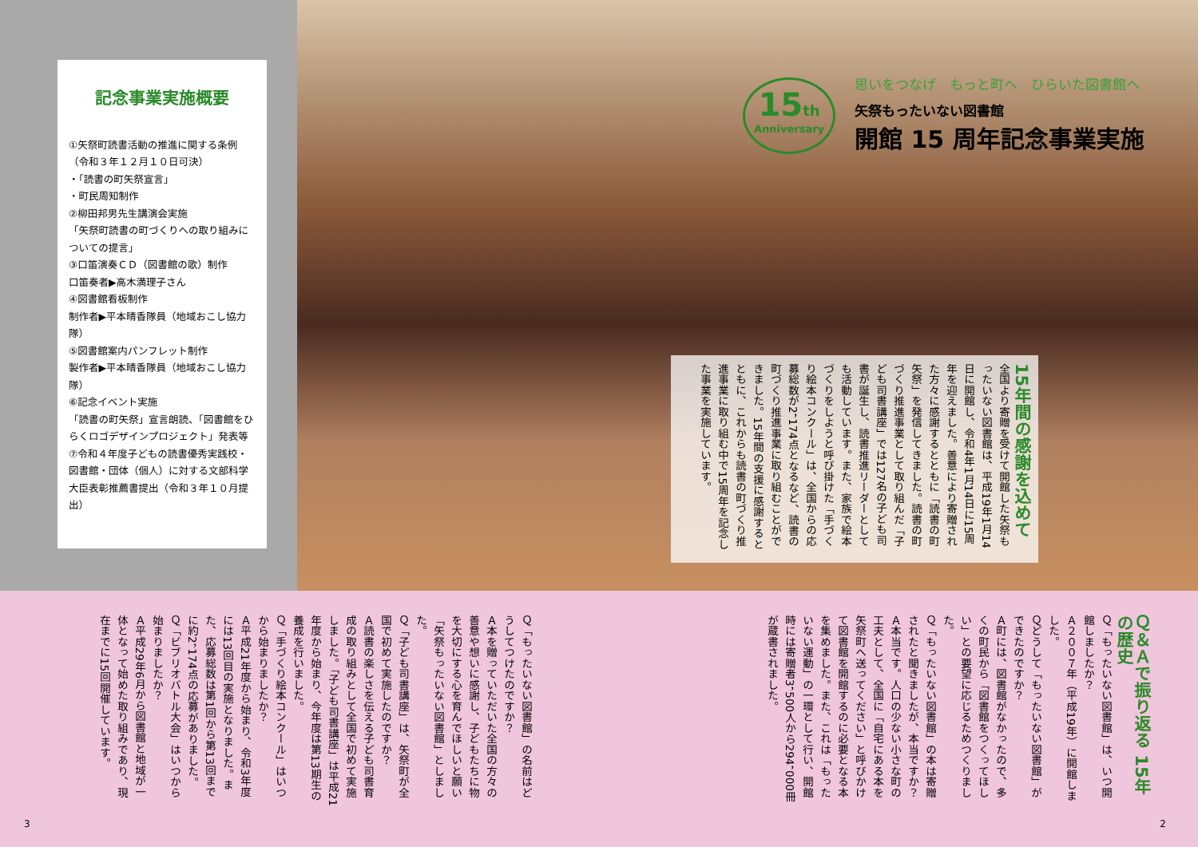記念事業実施概要
①矢祭町読書活動の推進に関する条例
（令和３年１２月１０日可決）
・「読書の町矢祭宣言」
・町民周知制作
②柳田邦男先生講演会実施
「矢祭町読書の町づくりへの取り組みについての提言」
③口笛演奏ＣＤ（図書館の歌）制作
口笛奏者▶高木満理子さん
④図書館看板制作
制作者▶平本晴香隊員（地域おこし協力隊）
⑤図書館案内パンフレット制作
製作者▶平本晴香隊員（地域おこし協力隊）
⑥記念イベント実施
「読書の町矢祭」宣言朗読、「図書館をひらくロゴデザインプロジェクト」発表等
⑦令和４年度子どもの読書優秀実践校・図書館・団体（個人）に対する文部科学大臣表彰推薦書提出（令和３年１０月提出）
15th
Anniversary
思いをつなげ　もっと町へ　ひらいた図書館へ
矢祭もったいない図書館
開館 15 周年記念事業実施
15年間の感謝を込めて
全国より寄贈を受けて開館した矢祭もったいない図書館は、平成19年1月14日に開館し、令和4年1月14日に15周年を迎えました。善意により寄贈された方々に感謝するとともに「読書の町矢祭」を発信してきました。読書の町づくり推進事業として取り組んだ「子ども司書講座」では127名の子ども司書が誕生し、読書推進リーダーとしても活動しています。また、家族で絵本づくりをしようと呼び掛けた「手づくり絵本コンクール」は、全国からの応募総数が2，174点となるなど、読書の町づくり推進事業に取り組むことができました。15年間の支援に感謝するとともに、これからも読書の町づくり推進事業に取り組む中で15周年を記念した事業を実施しています。
Ｑ＆Ａで振り返る 15年の歴史
Ｑ「もったいない図書館」は、いつ開館しましたか？
Ａ２００７年（平成19年）に開館しました。
Ｑどうして「もったいない図書館」ができたのですか？
Ａ町には、図書館がなかったので、多くの町民から「図書館をつくってほしい」との要望に応じるためつくりました。
Ｑ「もったいない図書館」の本は寄贈されたと聞きましたが、本当ですか？
Ａ本当です。人口の少ない小さな町の工夫として、全国に「自宅にある本を矢祭町へ送ってください」と呼びかけて図書館を開館するのに必要となる本を集めました。また、これは「もったいない運動」の一環として行い、開館時には寄贈者3，500人から294，000冊が蔵書されました。
Ｑ「もったいない図書館」の名前はどうしてつけたのですか？
Ａ本を贈っていただいた全国の方々の善意や想いに感謝し、子どもたちに物を大切にする心を育んでほしいと願い「矢祭もったいない図書館」としました。
Ｑ「子ども司書講座」は、矢祭町が全国で初めて実施したのですか？
Ａ読書の楽しさを伝える子ども司書育成の取り組みとして全国で初めて実施しました。「子ども司書講座」は平成21年度から始まり、今年度は第13期生の養成を行いました。
Ｑ「手づくり絵本コンクール」はいつから始まりましたか？
Ａ平成21年度から始まり、令和3年度には13回目の実施となりました。また、応募総数は第1回から第13回までに約2，174点の応募がありました。
Ｑ「ビブリオバトル大会」はいつから始まりましたか？
Ａ平成29年6月から図書館と地域が一体となって始めた取り組みであり、現在までに15回開催しています。
3 2